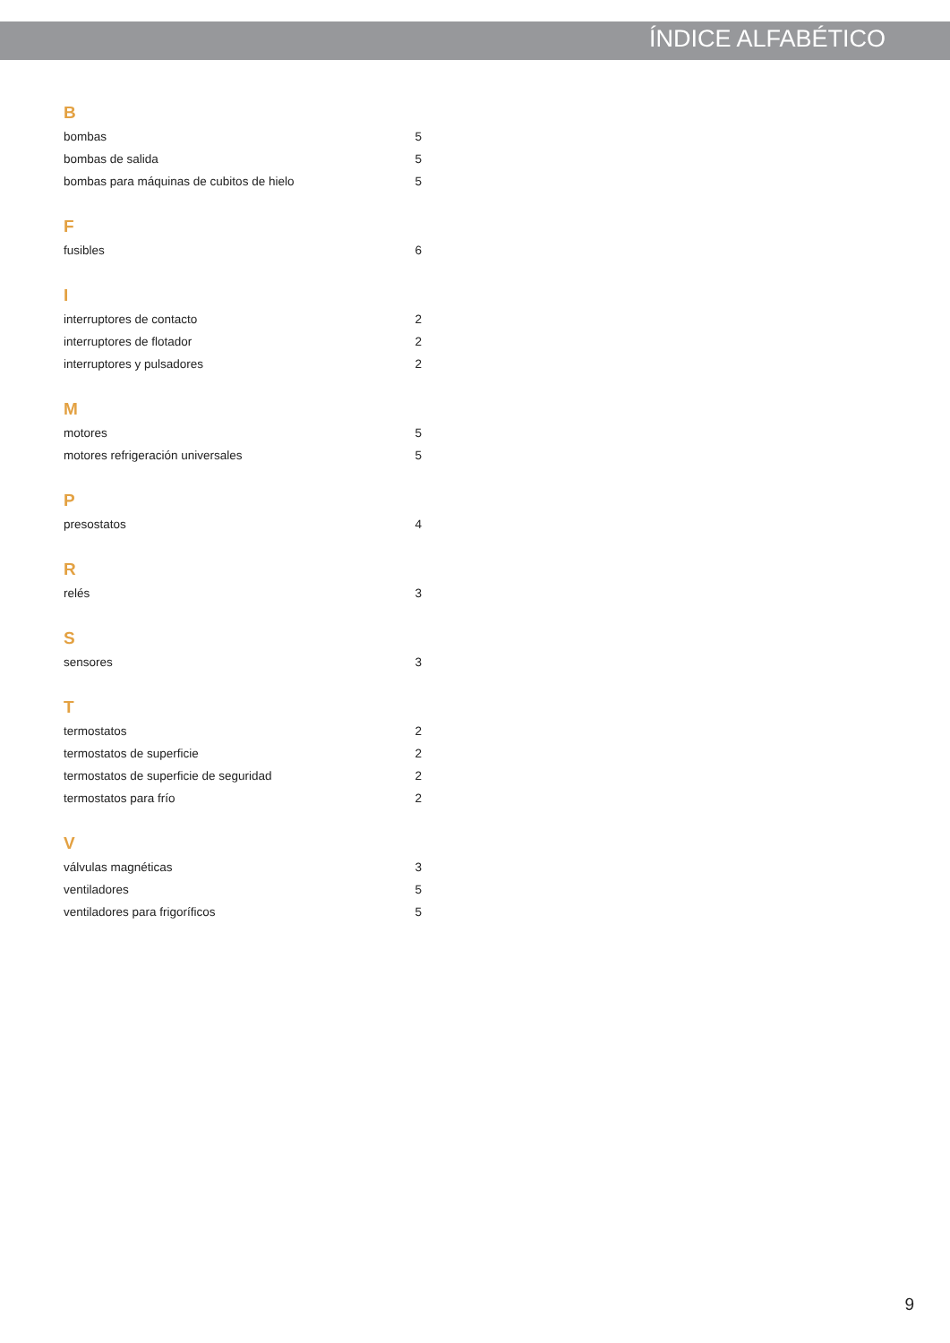ÍNDICE ALFABÉTICO
B
bombas 5
bombas de salida 5
bombas para máquinas de cubitos de hielo 5
F
fusibles 6
I
interruptores de contacto 2
interruptores de flotador 2
interruptores y pulsadores 2
M
motores 5
motores refrigeración universales 5
P
presostatos 4
R
relés 3
S
sensores 3
T
termostatos 2
termostatos de superficie 2
termostatos de superficie de seguridad 2
termostatos para frío 2
V
válvulas magnéticas 3
ventiladores 5
ventiladores para frigoríficos 5
9